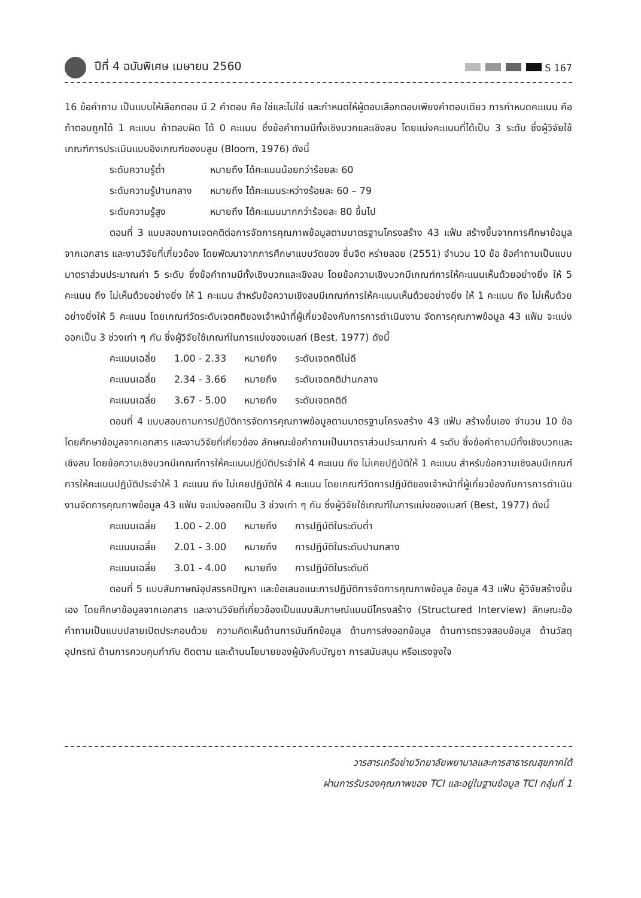ปีที่ 4 ฉบับพิเศษ เมษายน 2560
S 167
16 ข้อคำถาม เป็นแบบให้เลือกตอบ มี 2 คำตอบ คือ ใช่และไม่ใช่ และกำหนดให้ผู้ตอบเลือกตอบเพียงคำตอบเดียว การกำหนดคะแนน คือ ถ้าตอบถูกได้ 1 คะแนน ถ้าตอบผิด ได้ 0 คะแนน ซึ่งข้อคำถามมีทั้งเชิงบวกและเชิงลบ โดยแบ่งคะแนนที่ได้เป็น 3 ระดับ ซึ่งผู้วิจัยใช้เกณฑ์การประเมินแบบอิงเกณฑ์ของบลูม (Bloom, 1976) ดังนี้
| ระดับความรู้ต่ำ | หมายถึง ได้คะแนนน้อยกว่าร้อยละ 60 |
| ระดับความรู้ปานกลาง | หมายถึง ได้คะแนนระหว่างร้อยละ 60 – 79 |
| ระดับความรู้สูง | หมายถึง ได้คะแนนมากกว่าร้อยละ 80 ขึ้นไป |
ตอนที่ 3 แบบสอบถามเจตคติต่อการจัดการคุณภาพข้อมูลตามมาตรฐานโครงสร้าง 43 แฟ้ม สร้างขึ้นจากการศึกษาข้อมูลจากเอกสาร และงานวิจัยที่เกี่ยวข้อง โดยพัฒนาจากการศึกษาแบบวัดของ ชื่นจิต หร่ายลอย (2551) จำนวน 10 ข้อ ข้อคำถามเป็นแบบมาตราส่วนประมาณค่า 5 ระดับ ซึ่งข้อคำถามมีทั้งเชิงบวกและเชิงลบ โดยข้อความเชิงบวกมีเกณฑ์การให้คะแนนเห็นด้วยอย่างยิ่ง ให้ 5 คะแนน ถึง ไม่เห็นด้วยอย่างยิ่ง ให้ 1 คะแนน สำหรับข้อความเชิงลบมีเกณฑ์การให้คะแนนเห็นด้วยอย่างยิ่ง ให้ 1 คะแนน ถึง ไม่เห็นด้วยอย่างยิ่งให้ 5 คะแนน โดยเกณฑ์วัดระดับเจตคติของเจ้าหน้าที่ผู้เกี่ยวข้องกับการการดำเนินงาน จัดการคุณภาพข้อมูล 43 แฟ้ม จะแบ่งออกเป็น 3 ช่วงเท่า ๆ กัน ซึ่งผู้วิจัยใช้เกณฑ์ในการแบ่งของเบสท์ (Best, 1977) ดังนี้
| คะแนนเฉลี่ย | 1.00 - 2.33 | หมายถึง | ระดับเจตคติไม่ดี |
| คะแนนเฉลี่ย | 2.34 - 3.66 | หมายถึง | ระดับเจตคติปานกลาง |
| คะแนนเฉลี่ย | 3.67 - 5.00 | หมายถึง | ระดับเจตคติดี |
ตอนที่ 4 แบบสอบถามการปฏิบัติการจัดการคุณภาพข้อมูลตามมาตรฐานโครงสร้าง 43 แฟ้ม สร้างขึ้นเอง จำนวน 10 ข้อ โดยศึกษาข้อมูลจากเอกสาร และงานวิจัยที่เกี่ยวข้อง ลักษณะข้อคำถามเป็นมาตราส่วนประมาณค่า 4 ระดับ ซึ่งข้อคำถามมีทั้งเชิงบวกและเชิงลบ โดยข้อความเชิงบวกมีเกณฑ์การให้คะแนนปฏิบัติประจำให้ 4 คะแนน ถึง ไม่เคยปฏิบัติให้ 1 คะแนน สำหรับข้อความเชิงลบมีเกณฑ์การให้คะแนนปฏิบัติประจำให้ 1 คะแนน ถึง ไม่เคยปฏิบัติให้ 4 คะแนน โดยเกณฑ์วัดการปฏิบัติของเจ้าหน้าที่ผู้เกี่ยวข้องกับการการดำเนินงานจัดการคุณภาพข้อมูล 43 แฟ้ม จะแบ่งออกเป็น 3 ช่วงเท่า ๆ กัน ซึ่งผู้วิจัยใช้เกณฑ์ในการแบ่งของเบสท์ (Best, 1977) ดังนี้
| คะแนนเฉลี่ย | 1.00 - 2.00 | หมายถึง | การปฏิบัติในระดับต่ำ |
| คะแนนเฉลี่ย | 2.01 - 3.00 | หมายถึง | การปฏิบัติในระดับปานกลาง |
| คะแนนเฉลี่ย | 3.01 - 4.00 | หมายถึง | การปฏิบัติในระดับดี |
ตอนที่ 5 แบบสัมภาษณ์อุปสรรคปัญหา และข้อเสนอแนะการปฏิบัติการจัดการคุณภาพข้อมูล ข้อมูล 43 แฟ้ม ผู้วิจัยสร้างขึ้นเอง โดยศึกษาข้อมูลจากเอกสาร และงานวิจัยที่เกี่ยวข้องเป็นแบบสัมภาษณ์แบบมีโครงสร้าง (Structured Interview) ลักษณะข้อคำถามเป็นแบบปลายเปิดประกอบด้วย ความคิดเห็นด้านการบันทึกข้อมูล ด้านการส่งออกข้อมูล ด้านการตรวจสอบข้อมูล ด้านวัสดุอุปกรณ์ ด้านการควบคุมกำกับ ติดตาม และด้านนโยบายของผู้บังคับบัญชา การสนับสนุน หรือแรงจูงใจ
วารสารเครือข่ายวิทยาลัยพยาบาลและการสาธารณสุขภาคใต้
ผ่านการรับรองคุณภาพของ TCI และอยู่ในฐานข้อมูล TCI กลุ่มที่ 1